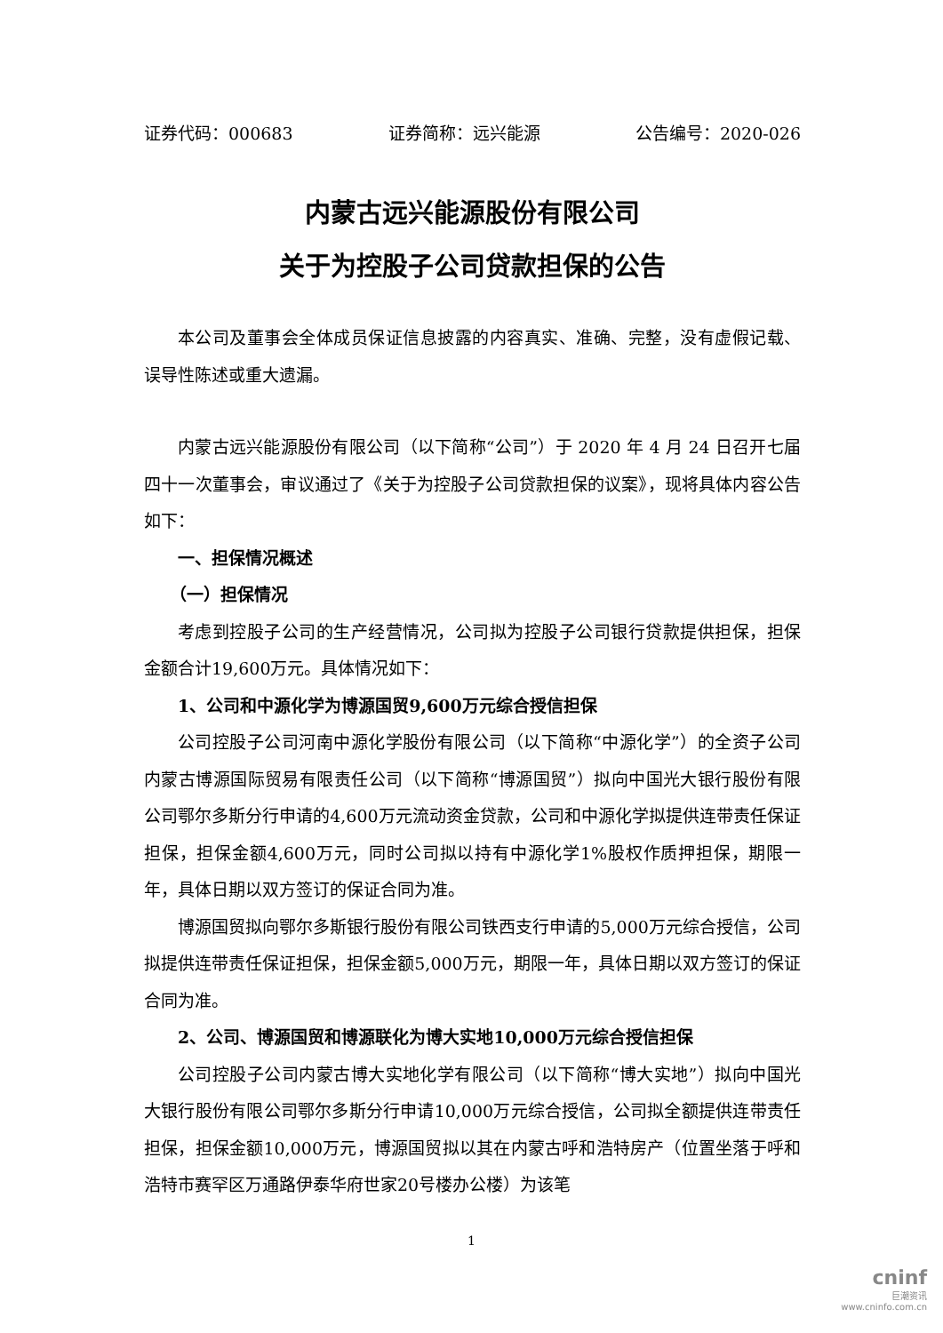证券代码：000683 证券简称：远兴能源 公告编号：2020-026
内蒙古远兴能源股份有限公司
关于为控股子公司贷款担保的公告
本公司及董事会全体成员保证信息披露的内容真实、准确、完整，没有虚假记载、误导性陈述或重大遗漏。
内蒙古远兴能源股份有限公司（以下简称“公司”）于 2020 年 4 月 24 日召开七届四十一次董事会，审议通过了《关于为控股子公司贷款担保的议案》，现将具体内容公告如下：
一、担保情况概述
（一）担保情况
考虑到控股子公司的生产经营情况，公司拟为控股子公司银行贷款提供担保，担保金额合计19,600万元。具体情况如下：
1、公司和中源化学为博源国贸9,600万元综合授信担保
公司控股子公司河南中源化学股份有限公司（以下简称“中源化学”）的全资子公司内蒙古博源国际贸易有限责任公司（以下简称“博源国贸”）拟向中国光大银行股份有限公司鄂尔多斯分行申请的4,600万元流动资金贷款，公司和中源化学拟提供连带责任保证担保，担保金额4,600万元，同时公司拟以持有中源化学1%股权作质押担保，期限一年，具体日期以双方签订的保证合同为准。
博源国贸拟向鄂尔多斯银行股份有限公司铁西支行申请的5,000万元综合授信，公司拟提供连带责任保证担保，担保金额5,000万元，期限一年，具体日期以双方签订的保证合同为准。
2、公司、博源国贸和博源联化为博大实地10,000万元综合授信担保
公司控股子公司内蒙古博大实地化学有限公司（以下简称“博大实地”）拟向中国光大银行股份有限公司鄂尔多斯分行申请10,000万元综合授信，公司拟全额提供连带责任担保，担保金额10,000万元，博源国贸拟以其在内蒙古呼和浩特房产（位置坐落于呼和浩特市赛罕区万通路伊泰华府世家20号楼办公楼）为该笔
1
cninf
巨潮资讯
www.cninfo.com.cn